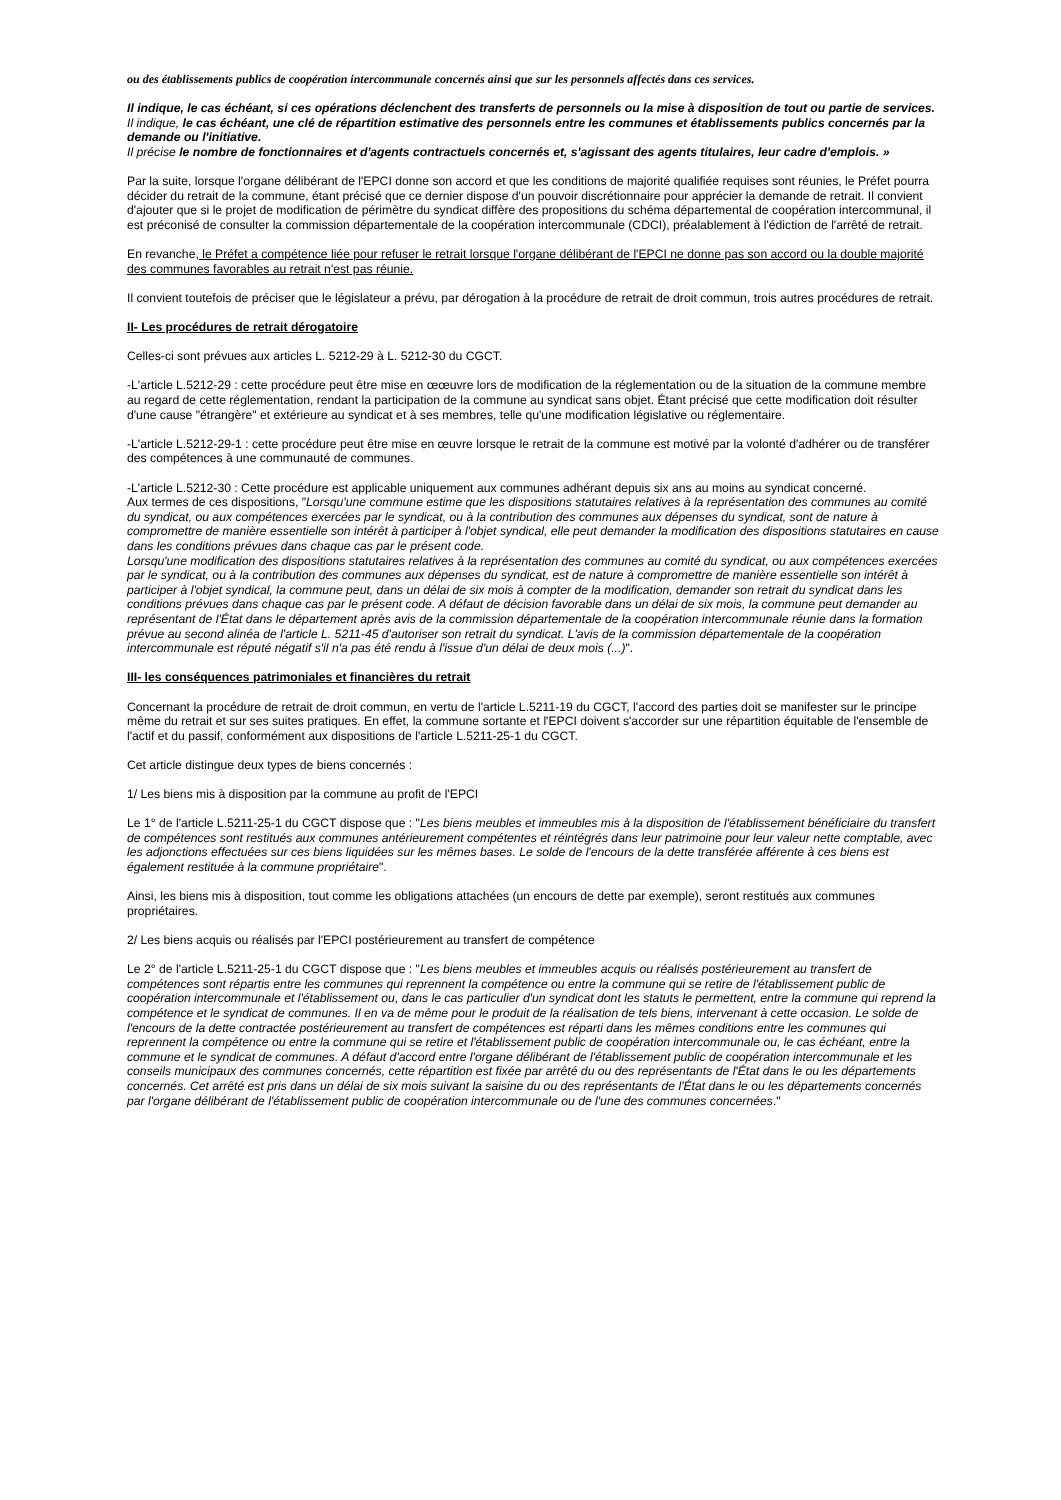ou des établissements publics de coopération intercommunale concernés ainsi que sur les personnels affectés dans ces services.
Il indique, le cas échéant, si ces opérations déclenchent des transferts de personnels ou la mise à disposition de tout ou partie de services.
Il indique, le cas échéant, une clé de répartition estimative des personnels entre les communes et établissements publics concernés par la demande ou l'initiative.
Il précise le nombre de fonctionnaires et d'agents contractuels concernés et, s'agissant des agents titulaires, leur cadre d'emplois. »
Par la suite, lorsque l'organe délibérant de l'EPCI donne son accord et que les conditions de majorité qualifiée requises sont réunies, le Préfet pourra décider du retrait de la commune, étant précisé que ce dernier dispose d'un pouvoir discrétionnaire pour apprécier la demande de retrait. Il convient d'ajouter que si le projet de modification de périmètre du syndicat diffère des propositions du schéma départemental de coopération intercommunal, il est préconisé de consulter la commission départementale de la coopération intercommunale (CDCI), préalablement à l'édiction de l'arrêté de retrait.
En revanche, le Préfet a compétence liée pour refuser le retrait lorsque l'organe délibérant de l'EPCI ne donne pas son accord ou la double majorité des communes favorables au retrait n'est pas réunie.
Il convient toutefois de préciser que le législateur a prévu, par dérogation à la procédure de retrait de droit commun, trois autres procédures de retrait.
II- Les procédures de retrait dérogatoire
Celles-ci sont prévues aux articles L. 5212-29 à L. 5212-30 du CGCT.
-L'article L.5212-29 : cette procédure peut être mise en œœuvre lors de modification de la réglementation ou de la situation de la commune membre au regard de cette réglementation, rendant la participation de la commune au syndicat sans objet. Étant précisé que cette modification doit résulter d'une cause "étrangère" et extérieure au syndicat et à ses membres, telle qu'une modification législative ou réglementaire.
-L'article L.5212-29-1 : cette procédure peut être mise en œuvre lorsque le retrait de la commune est motivé par la volonté d'adhérer ou de transférer des compétences à une communauté de communes.
-L'article L.5212-30 : Cette procédure est applicable uniquement aux communes adhérant depuis six ans au moins au syndicat concerné.
Aux termes de ces dispositions, "Lorsqu'une commune estime que les dispositions statutaires relatives à la représentation des communes au comité du syndicat, ou aux compétences exercées par le syndicat, ou à la contribution des communes aux dépenses du syndicat, sont de nature à compromettre de manière essentielle son intérêt à participer à l'objet syndical, elle peut demander la modification des dispositions statutaires en cause dans les conditions prévues dans chaque cas par le présent code.
Lorsqu'une modification des dispositions statutaires relatives à la représentation des communes au comité du syndicat, ou aux compétences exercées par le syndicat, ou à la contribution des communes aux dépenses du syndicat, est de nature à compromettre de manière essentielle son intérêt à participer à l'objet syndical, la commune peut, dans un délai de six mois à compter de la modification, demander son retrait du syndicat dans les conditions prévues dans chaque cas par le présent code. A défaut de décision favorable dans un délai de six mois, la commune peut demander au représentant de l'État dans le département après avis de la commission départementale de la coopération intercommunale réunie dans la formation prévue au second alinéa de l'article L. 5211-45 d'autoriser son retrait du syndicat. L'avis de la commission départementale de la coopération intercommunale est réputé négatif s'il n'a pas été rendu à l'issue d'un délai de deux mois (...)".
III- les conséquences patrimoniales et financières du retrait
Concernant la procédure de retrait de droit commun, en vertu de l'article L.5211-19 du CGCT, l'accord des parties doit se manifester sur le principe même du retrait et sur ses suites pratiques. En effet, la commune sortante et l'EPCI doivent s'accorder sur une répartition équitable de l'ensemble de l'actif et du passif, conformément aux dispositions de l'article L.5211-25-1 du CGCT.
Cet article distingue deux types de biens concernés :
1/ Les biens mis à disposition par la commune au profit de l'EPCI
Le 1° de l'article L.5211-25-1 du CGCT dispose que : "Les biens meubles et immeubles mis à la disposition de l'établissement bénéficiaire du transfert de compétences sont restitués aux communes antérieurement compétentes et réintégrés dans leur patrimoine pour leur valeur nette comptable, avec les adjonctions effectuées sur ces biens liquidées sur les mêmes bases. Le solde de l'encours de la dette transférée afférente à ces biens est également restituée à la commune propriétaire".
Ainsi, les biens mis à disposition, tout comme les obligations attachées (un encours de dette par exemple), seront restitués aux communes propriétaires.
2/ Les biens acquis ou réalisés par l'EPCI postérieurement au transfert de compétence
Le 2° de l'article L.5211-25-1 du CGCT dispose que : "Les biens meubles et immeubles acquis ou réalisés postérieurement au transfert de compétences sont répartis entre les communes qui reprennent la compétence ou entre la commune qui se retire de l'établissement public de coopération intercommunale et l'établissement ou, dans le cas particulier d'un syndicat dont les statuts le permettent, entre la commune qui reprend la compétence et le syndicat de communes. Il en va de même pour le produit de la réalisation de tels biens, intervenant à cette occasion. Le solde de l'encours de la dette contractée postérieurement au transfert de compétences est réparti dans les mêmes conditions entre les communes qui reprennent la compétence ou entre la commune qui se retire et l'établissement public de coopération intercommunale ou, le cas échéant, entre la commune et le syndicat de communes. A défaut d'accord entre l'organe délibérant de l'établissement public de coopération intercommunale et les conseils municipaux des communes concernés, cette répartition est fixée par arrêté du ou des représentants de l'État dans le ou les départements concernés. Cet arrêté est pris dans un délai de six mois suivant la saisine du ou des représentants de l'État dans le ou les départements concernés par l'organe délibérant de l'établissement public de coopération intercommunale ou de l'une des communes concernées."